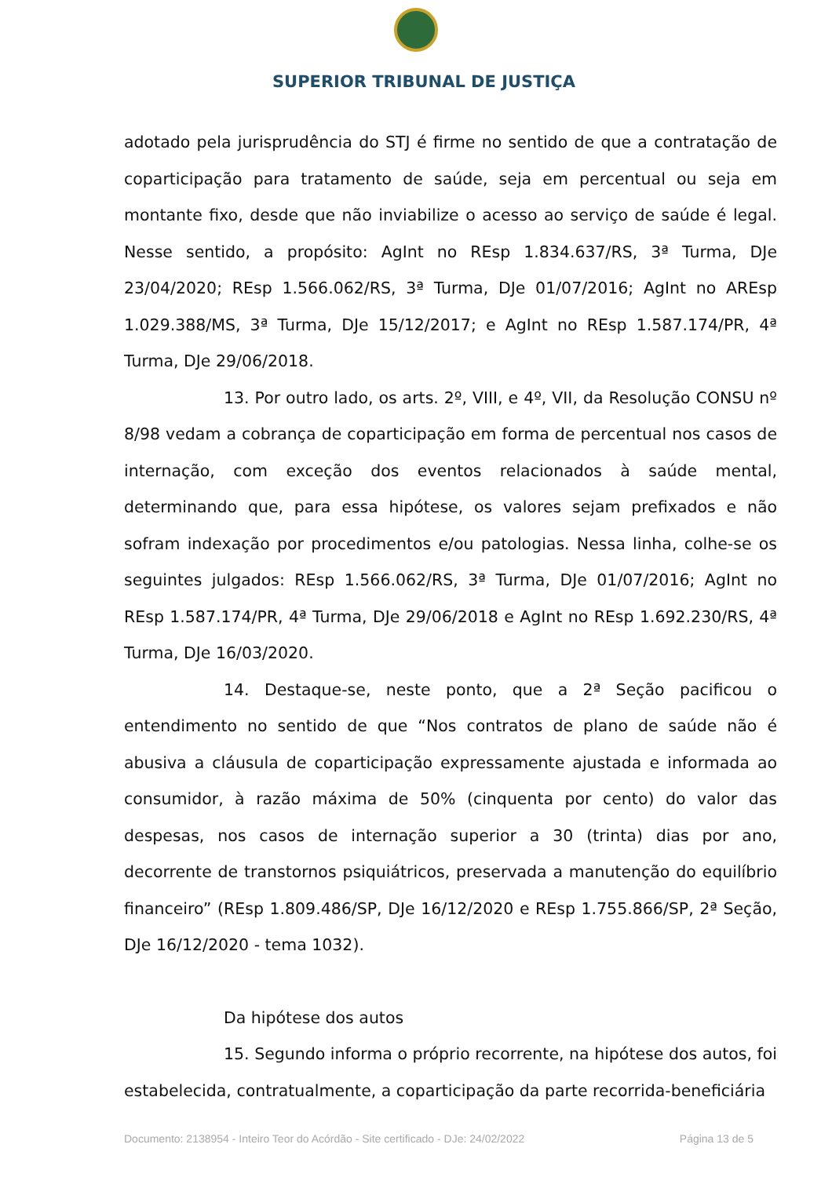SUPERIOR TRIBUNAL DE JUSTIÇA
adotado pela jurisprudência do STJ é firme no sentido de que a contratação de coparticipação para tratamento de saúde, seja em percentual ou seja em montante fixo, desde que não inviabilize o acesso ao serviço de saúde é legal. Nesse sentido, a propósito: AgInt no REsp 1.834.637/RS, 3ª Turma, DJe 23/04/2020; REsp 1.566.062/RS, 3ª Turma, DJe 01/07/2016; AgInt no AREsp 1.029.388/MS, 3ª Turma, DJe 15/12/2017; e AgInt no REsp 1.587.174/PR, 4ª Turma, DJe 29/06/2018.
13. Por outro lado, os arts. 2º, VIII, e 4º, VII, da Resolução CONSU nº 8/98 vedam a cobrança de coparticipação em forma de percentual nos casos de internação, com exceção dos eventos relacionados à saúde mental, determinando que, para essa hipótese, os valores sejam prefixados e não sofram indexação por procedimentos e/ou patologias. Nessa linha, colhe-se os seguintes julgados: REsp 1.566.062/RS, 3ª Turma, DJe 01/07/2016; AgInt no REsp 1.587.174/PR, 4ª Turma, DJe 29/06/2018 e AgInt no REsp 1.692.230/RS, 4ª Turma, DJe 16/03/2020.
14. Destaque-se, neste ponto, que a 2ª Seção pacificou o entendimento no sentido de que “Nos contratos de plano de saúde não é abusiva a cláusula de coparticipação expressamente ajustada e informada ao consumidor, à razão máxima de 50% (cinquenta por cento) do valor das despesas, nos casos de internação superior a 30 (trinta) dias por ano, decorrente de transtornos psiquiátricos, preservada a manutenção do equilíbrio financeiro” (REsp 1.809.486/SP, DJe 16/12/2020 e REsp 1.755.866/SP, 2ª Seção, DJe 16/12/2020 - tema 1032).
Da hipótese dos autos
15. Segundo informa o próprio recorrente, na hipótese dos autos, foi estabelecida, contratualmente, a coparticipação da parte recorrida-beneficiária
Documento: 2138954 - Inteiro Teor do Acórdão - Site certificado - DJe: 24/02/2022 Página 13 de 5